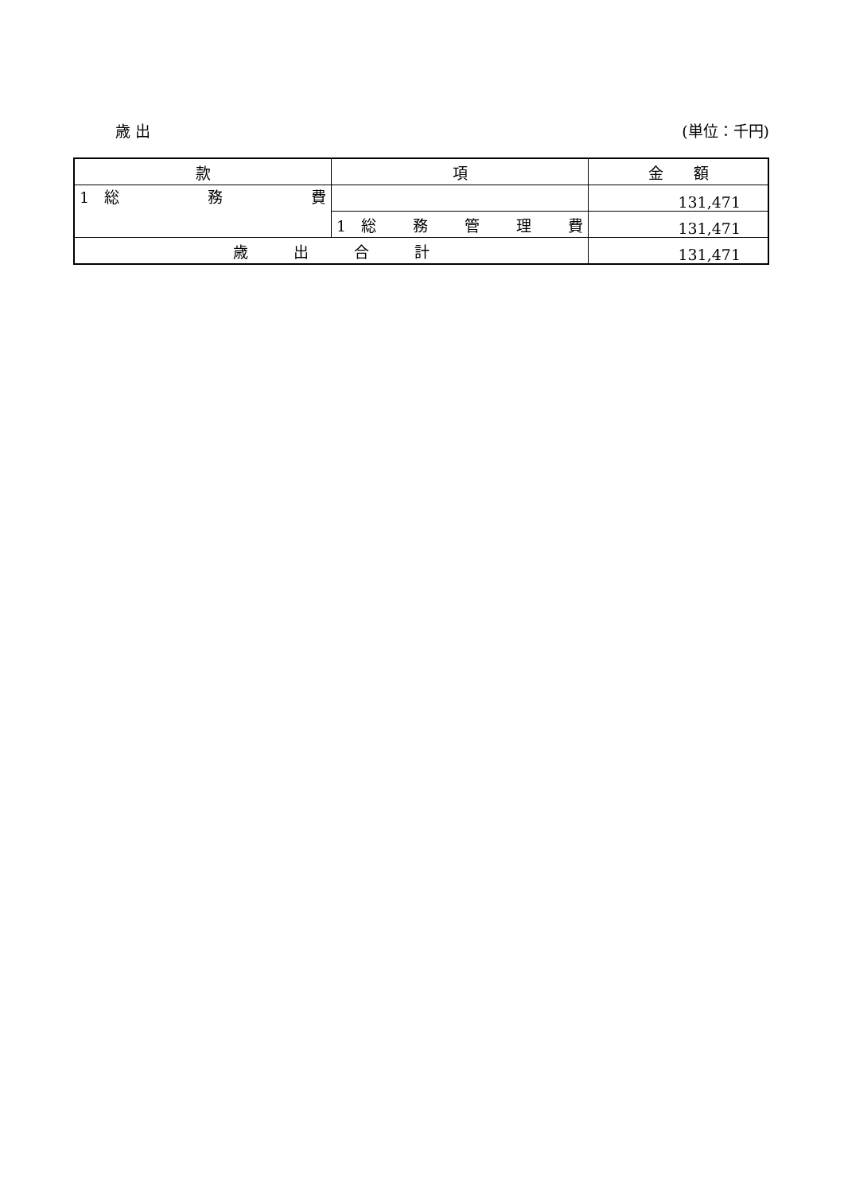歳 出 (単位：千円)
| 款 | 項 | 金 額 |
| --- | --- | --- |
| 1 総 務 費 | | 131,471 |
| | 1 総 務 管 理 費 | 131,471 |
| 歳 出 合 計 | | 131,471 |